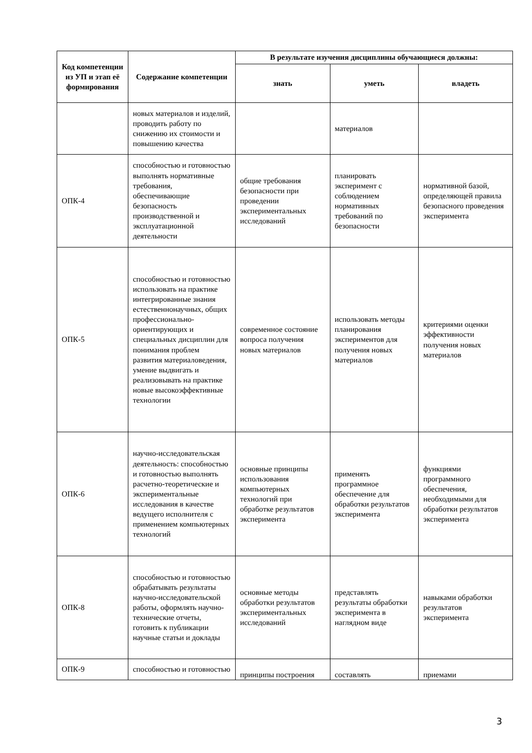| Код компетенции из УП и этап её формирования | Содержание компетенции | В результате изучения дисциплины обучающиеся должны: | | |
| --- | --- | --- | --- | --- |
| | | знать | уметь | владеть |
| | новых материалов и изделий, проводить работу по снижению их стоимости и повышению качества | | материалов | |
| ОПК-4 | способностью и готовностью выполнять нормативные требования, обеспечивающие безопасность производственной и эксплуатационной деятельности | общие требования безопасности при проведении экспериментальных исследований | планировать эксперимент с соблюдением нормативных требований по безопасности | нормативной базой, определяющей правила безопасного проведения эксперимента |
| ОПК-5 | способностью и готовностью использовать на практике интегрированные знания естественнонаучных, общих профессионально-ориентирующих и специальных дисциплин для понимания проблем развития материаловедения, умение выдвигать и реализовывать на практике новые высокоэффективные технологии | современное состояние вопроса получения новых материалов | использовать методы планирования экспериментов для получения новых материалов | критериями оценки эффективности получения новых материалов |
| ОПК-6 | научно-исследовательская деятельность: способностью и готовностью выполнять расчетно-теоретические и экспериментальные исследования в качестве ведущего исполнителя с применением компьютерных технологий | основные принципы использования компьютерных технологий при обработке результатов эксперимента | применять программное обеспечение для обработки результатов эксперимента | функциями программного обеспечения, необходимыми для обработки результатов эксперимента |
| ОПК-8 | способностью и готовностью обрабатывать результаты научно-исследовательской работы, оформлять научно-технические отчеты, готовить к публикации научные статьи и доклады | основные методы обработки результатов экспериментальных исследований | представлять результаты обработки эксперимента в наглядном виде | навыками обработки результатов эксперимента |
| ОПК-9 | способностью и готовностью | принципы построения | составлять | приемами |
3